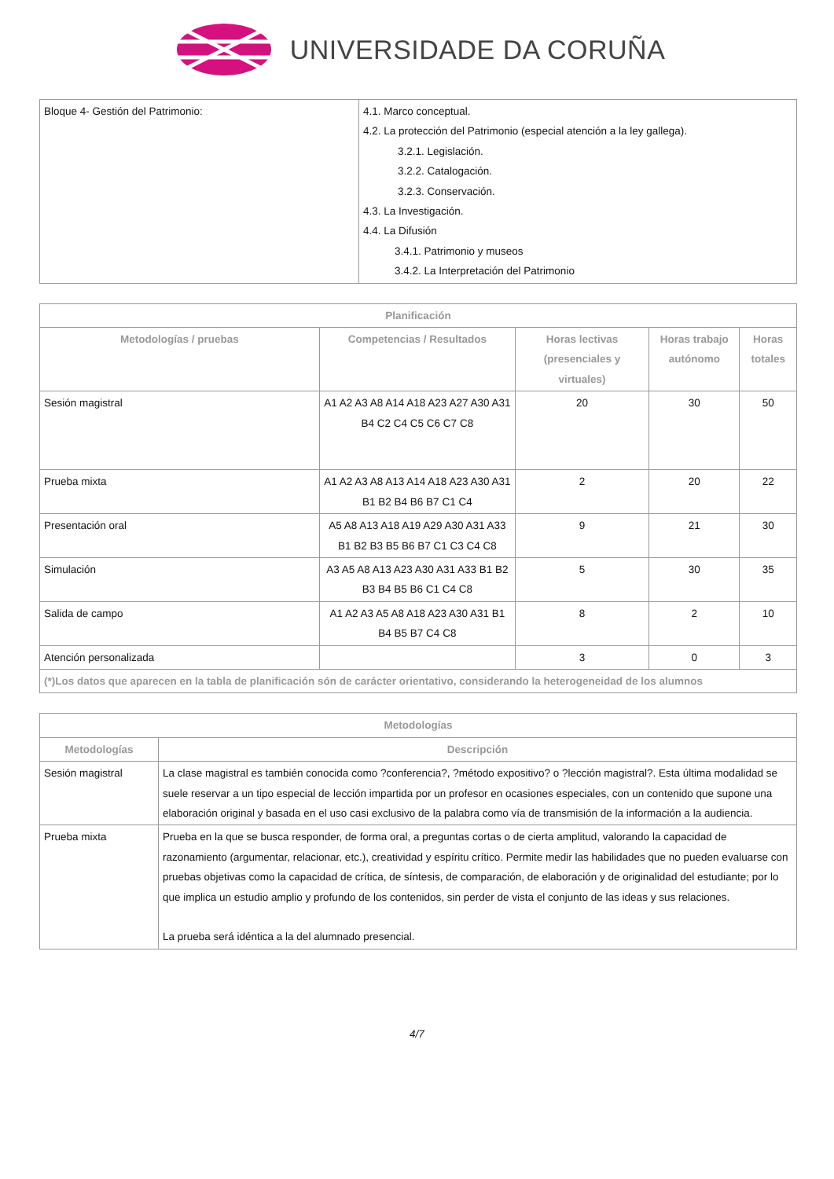UNIVERSIDADE DA CORUÑA
| Bloque 4- Gestión del Patrimonio: | 4.1. Marco conceptual. 4.2. La protección del Patrimonio (especial atención a la ley gallega). 3.2.1. Legislación. 3.2.2. Catalogación. 3.2.3. Conservación. 4.3. La Investigación. 4.4. La Difusión 3.4.1. Patrimonio y museos 3.4.2. La Interpretación del Patrimonio |
| Planificación | | | | |
| --- | --- | --- | --- | --- |
| Metodologías / pruebas | Competencias / Resultados | Horas lectivas (presenciales y virtuales) | Horas trabajo autónomo | Horas totales |
| Sesión magistral | A1 A2 A3 A8 A14 A18 A23 A27 A30 A31 B4 C2 C4 C5 C6 C7 C8 | 20 | 30 | 50 |
| Prueba mixta | A1 A2 A3 A8 A13 A14 A18 A23 A30 A31 B1 B2 B4 B6 B7 C1 C4 | 2 | 20 | 22 |
| Presentación oral | A5 A8 A13 A18 A19 A29 A30 A31 A33 B1 B2 B3 B5 B6 B7 C1 C3 C4 C8 | 9 | 21 | 30 |
| Simulación | A3 A5 A8 A13 A23 A30 A31 A33 B1 B2 B3 B4 B5 B6 C1 C4 C8 | 5 | 30 | 35 |
| Salida de campo | A1 A2 A3 A5 A8 A18 A23 A30 A31 B1 B4 B5 B7 C4 C8 | 8 | 2 | 10 |
| Atención personalizada | | 3 | 0 | 3 |
| (*)Los datos que aparecen en la tabla de planificación són de carácter orientativo, considerando la heterogeneidad de los alumnos | | | | |
| Metodologías | |
| --- | --- |
| Metodologías | Descripción |
| Sesión magistral | La clase magistral es también conocida como ?conferencia?, ?método expositivo? o ?lección magistral?. Esta última modalidad se suele reservar a un tipo especial de lección impartida por un profesor en ocasiones especiales, con un contenido que supone una elaboración original y basada en el uso casi exclusivo de la palabra como vía de transmisión de la información a la audiencia. |
| Prueba mixta | Prueba en la que se busca responder, de forma oral, a preguntas cortas o de cierta amplitud, valorando la capacidad de razonamiento (argumentar, relacionar, etc.), creatividad y espíritu crítico. Permite medir las habilidades que no pueden evaluarse con pruebas objetivas como la capacidad de crítica, de síntesis, de comparación, de elaboración y de originalidad del estudiante; por lo que implica un estudio amplio y profundo de los contenidos, sin perder de vista el conjunto de las ideas y sus relaciones. La prueba será idéntica a la del alumnado presencial. |
4/7